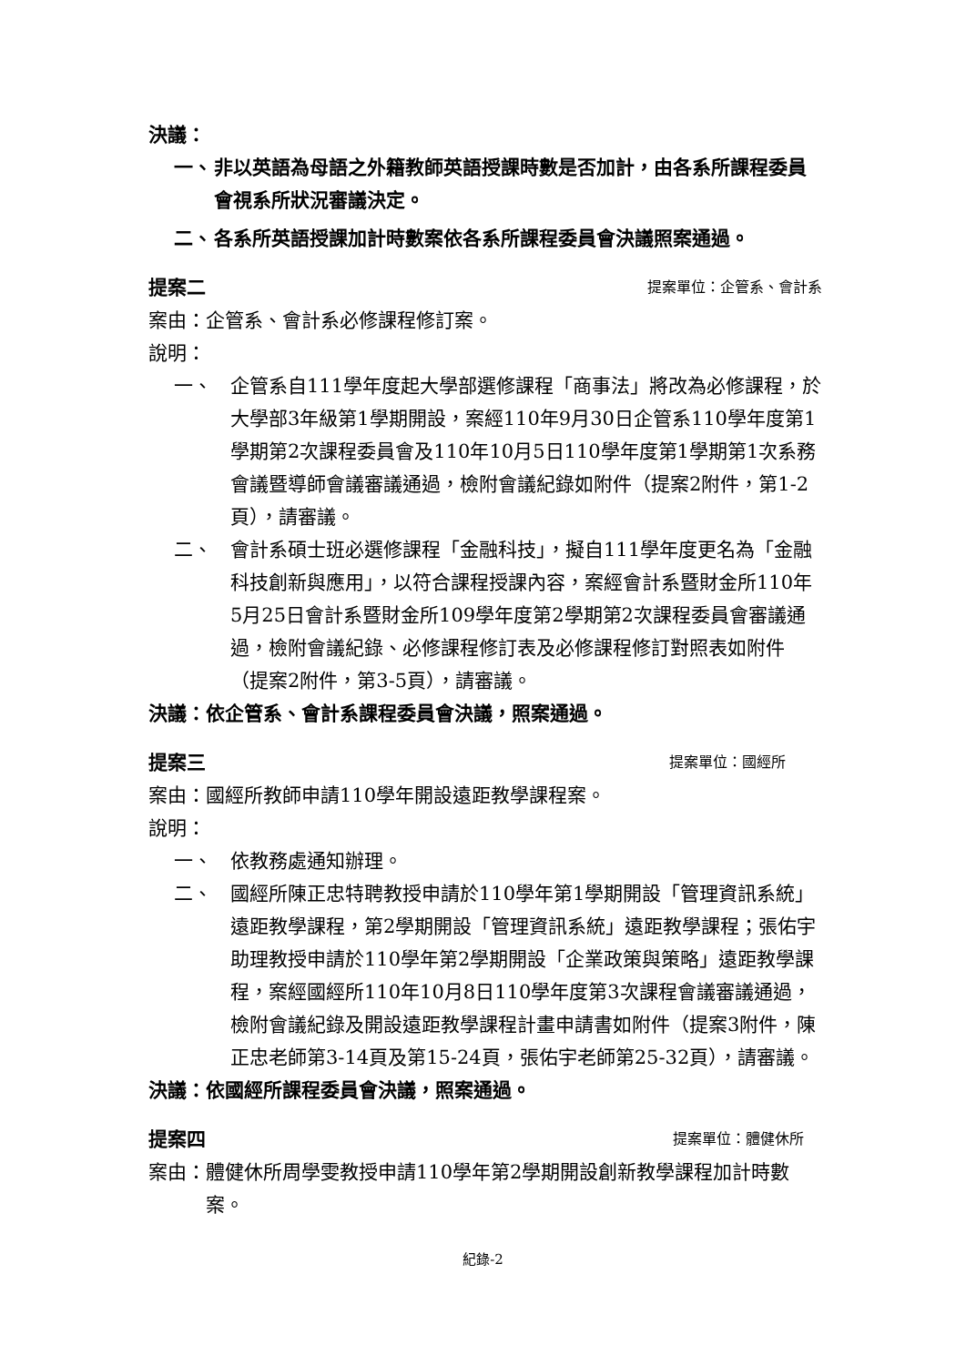決議：
一、 非以英語為母語之外籍教師英語授課時數是否加計，由各系所課程委員會視系所狀況審議決定。
二、 各系所英語授課加計時數案依各系所課程委員會決議照案通過。
提案二 提案單位：企管系、會計系
案由：企管系、會計系必修課程修訂案。
說明：
一、 企管系自111學年度起大學部選修課程「商事法」將改為必修課程，於大學部3年級第1學期開設，案經110年9月30日企管系110學年度第1學期第2次課程委員會及110年10月5日110學年度第1學期第1次系務會議暨導師會議審議通過，檢附會議紀錄如附件（提案2附件，第1-2頁），請審議。
二、 會計系碩士班必選修課程「金融科技」，擬自111學年度更名為「金融科技創新與應用」，以符合課程授課內容，案經會計系暨財金所110年5月25日會計系暨財金所109學年度第2學期第2次課程委員會審議通過，檢附會議紀錄、必修課程修訂表及必修課程修訂對照表如附件（提案2附件，第3-5頁），請審議。
決議：依企管系、會計系課程委員會決議，照案通過。
提案三 提案單位：國經所
案由：國經所教師申請110學年開設遠距教學課程案。
說明：
一、 依教務處通知辦理。
二、 國經所陳正忠特聘教授申請於110學年第1學期開設「管理資訊系統」遠距教學課程，第2學期開設「管理資訊系統」遠距教學課程；張佑宇助理教授申請於110學年第2學期開設「企業政策與策略」遠距教學課程，案經國經所110年10月8日110學年度第3次課程會議審議通過，檢附會議紀錄及開設遠距教學課程計畫申請書如附件（提案3附件，陳正忠老師第3-14頁及第15-24頁，張佑宇老師第25-32頁），請審議。
決議：依國經所課程委員會決議，照案通過。
提案四 提案單位：體健休所
案由： 體健休所周學雯教授申請110學年第2學期開設創新教學課程加計時數案。
紀錄-2